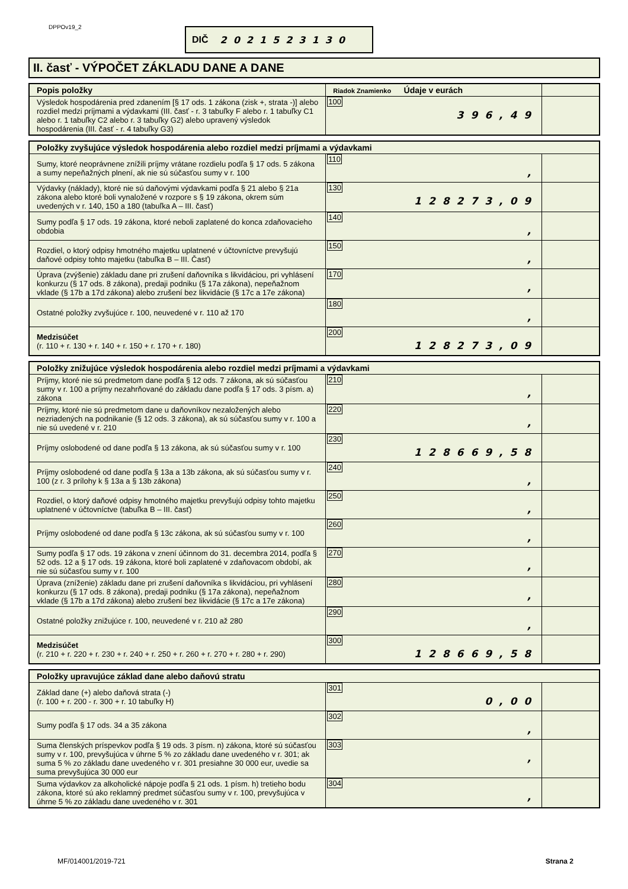DPPOv19_2 DIČ 2021523130
II. časť - VÝPOČET ZÁKLADU DANE A DANE
| Popis položky | Riadok Znamienko Údaje v eurách | |
| --- | --- | --- |
| Výsledok hospodárenia pred zdanením [§ 17 ods. 1 zákona (zisk +, strata -)] alebo rozdiel medzi príjmami a výdavkami (III. časť - r. 3 tabuľky F alebo r. 1 tabuľky C1 alebo r. 1 tabuľky C2 alebo r. 3 tabuľky G2) alebo upravený výsledok hospodárenia (III. časť - r. 4 tabuľky G3) | 100 396,49 | |
| Položky zvyšujúce výsledok hospodárenia alebo rozdiel medzi príjmami a výdavkami | | |
| --- | --- | --- |
| Sumy, ktoré neoprávnene znížili príjmy vrátane rozdielu podľa § 17 ods. 5 zákona a sumy nepeňažných plnení, ak nie sú súčasťou sumy v r. 100 | 110 , | |
| Výdavky (náklady), ktoré nie sú daňovými výdavkami podľa § 21 alebo § 21a zákona alebo ktoré boli vynaložené v rozpore s § 19 zákona, okrem súm uvedených v r. 140, 150 a 180 (tabuľka A – III. časť) | 130 128273,09 | |
| Sumy podľa § 17 ods. 19 zákona, ktoré neboli zaplatené do konca zdaňovacieho obdobia | 140 , | |
| Rozdiel, o ktorý odpisy hmotného majetku uplatnené v účtovníctve prevyšujú daňové odpisy tohto majetku (tabuľka B – III. Časť) | 150 , | |
| Úprava (zvýšenie) základu dane pri zrušení daňovníka s likvidáciou, pri vyhlásení konkurzu (§ 17 ods. 8 zákona), predaji podniku (§ 17a zákona), nepeňažnom vklade (§ 17b a 17d zákona) alebo zrušení bez likvidácie (§ 17c a 17e zákona) | 170 , | |
| Ostatné položky zvyšujúce r. 100, neuvedené v r. 110 až 170 | 180 , | |
| Medzisúčet (r. 110 + r. 130 + r. 140 + r. 150 + r. 170 + r. 180) | 200 128273,09 | |
| Položky znižujúce výsledok hospodárenia alebo rozdiel medzi príjmami a výdavkami | | |
| --- | --- | --- |
| Príjmy, ktoré nie sú predmetom dane podľa § 12 ods. 7 zákona, ak sú súčasťou sumy v r. 100 a príjmy nezahrňované do základu dane podľa § 17 ods. 3 písm. a) zákona | 210 , | |
| Príjmy, ktoré nie sú predmetom dane u daňovníkov nezaložených alebo nezriadených na podnikanie (§ 12 ods. 3 zákona), ak sú súčasťou sumy v r. 100 a nie sú uvedené v r. 210 | 220 , | |
| Príjmy oslobodené od dane podľa § 13 zákona, ak sú súčasťou sumy v r. 100 | 230 128669,58 | |
| Príjmy oslobodené od dane podľa § 13a a 13b zákona, ak sú súčasťou sumy v r. 100 (z r. 3 prílohy k § 13a a § 13b zákona) | 240 , | |
| Rozdiel, o ktorý daňové odpisy hmotného majetku prevyšujú odpisy tohto majetku uplatnené v účtovníctve (tabuľka B – III. časť) | 250 , | |
| Príjmy oslobodené od dane podľa § 13c zákona, ak sú súčasťou sumy v r. 100 | 260 , | |
| Sumy podľa § 17 ods. 19 zákona v znení účinnom do 31. decembra 2014, podľa § 52 ods. 12 a § 17 ods. 19 zákona, ktoré boli zaplatené v zdaňovacom období, ak nie sú súčasťou sumy v r. 100 | 270 , | |
| Úprava (zníženie) základu dane pri zrušení daňovníka s likvidáciou, pri vyhlásení konkurzu (§ 17 ods. 8 zákona), predaji podniku (§ 17a zákona), nepeňažnom vklade (§ 17b a 17d zákona) alebo zrušení bez likvidácie (§ 17c a 17e zákona) | 280 , | |
| Ostatné položky znižujúce r. 100, neuvedené v r. 210 až 280 | 290 , | |
| Medzisúčet (r. 210 + r. 220 + r. 230 + r. 240 + r. 250 + r. 260 + r. 270 + r. 280 + r. 290) | 300 128669,58 | |
| Položky upravujúce základ dane alebo daňovú stratu | | |
| --- | --- | --- |
| Základ dane (+) alebo daňová strata (-) (r. 100 + r. 200 - r. 300 + r. 10 tabuľky H) | 301 0,00 | |
| Sumy podľa § 17 ods. 34 a 35 zákona | 302 , | |
| Suma členských príspevkov podľa § 19 ods. 3 písm. n) zákona, ktoré sú súčasťou sumy v r. 100, prevyšujúca v úhrne 5 % zo základu dane uvedeného v r. 301; ak suma 5 % zo základu dane uvedeného v r. 301 presiahne 30 000 eur, uvedie sa suma prevyšujúca 30 000 eur | 303 , | |
| Suma výdavkov za alkoholické nápoje podľa § 21 ods. 1 písm. h) tretieho bodu zákona, ktoré sú ako reklamný predmet súčasťou sumy v r. 100, prevyšujúca v úhrne 5 % zo základu dane uvedeného v r. 301 | 304 , | |
MF/014001/2019-721 Strana 2